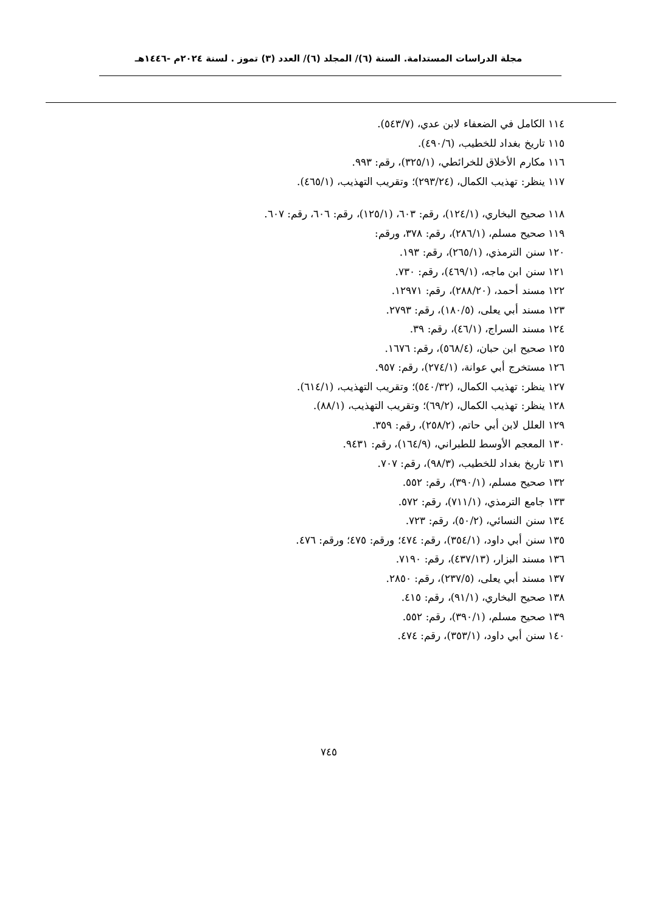مجلة الدراسات المستدامة. السنة (٦)/ المجلد (٦)/ العدد (٣) تموز . لسنة ٢٠٢٤م -١٤٤٦هـ
١١٤ الكامل في الضعفاء لابن عدي، (٥٤٣/٧).
١١٥ تاريخ بغداد للخطيب، (٤٩٠/٦).
١١٦ مكارم الأخلاق للخرائطي، (٣٢٥/١)، رقم: ٩٩٣.
١١٧ ينظر: تهذيب الكمال، (٢٩٣/٢٤)؛ وتقريب التهذيب، (٤٦٥/١).
١١٨ صحيح البخاري، (١٢٤/١)، رقم: ٦٠٣، (١٢٥/١)، رقم: ٦٠٦، رقم: ٦٠٧.
١١٩ صحيح مسلم، (٢٨٦/١)، رقم: ٣٧٨، ورقم:
١٢٠ سنن الترمذي، (٢٦٥/١)، رقم: ١٩٣.
١٢١ سنن ابن ماجه، (٤٦٩/١)، رقم: ٧٣٠.
١٢٢ مسند أحمد، (٢٨٨/٢٠)، رقم: ١٢٩٧١.
١٢٣ مسند أبي يعلى، (١٨٠/٥)، رقم: ٢٧٩٣.
١٢٤ مسند السراج، (٤٦/١)، رقم: ٣٩.
١٢٥ صحيح ابن حبان، (٥٦٨/٤)، رقم: ١٦٧٦.
١٢٦ مستخرج أبي عوانة، (٢٧٤/١)، رقم: ٩٥٧.
١٢٧ ينظر: تهذيب الكمال، (٥٤٠/٣٢)؛ وتقريب التهذيب، (٦١٤/١).
١٢٨ ينظر: تهذيب الكمال، (٦٩/٢)؛ وتقريب التهذيب، (٨٨/١).
١٢٩ العلل لابن أبي حاتم، (٢٥٨/٢)، رقم: ٣٥٩.
١٣٠ المعجم الأوسط للطبراني، (١٦٤/٩)، رقم: ٩٤٣١.
١٣١ تاريخ بغداد للخطيب، (٩٨/٣)، رقم: ٧٠٧.
١٣٢ صحيح مسلم، (٣٩٠/١)، رقم: ٥٥٢.
١٣٣ جامع الترمذي، (٧١١/١)، رقم: ٥٧٢.
١٣٤ سنن النسائي، (٥٠/٢)، رقم: ٧٢٣.
١٣٥ سنن أبي داود، (٣٥٤/١)، رقم: ٤٧٤؛ ورقم: ٤٧٥؛ ورقم: ٤٧٦.
١٣٦ مسند البزار، (٤٣٧/١٣)، رقم: ٧١٩٠.
١٣٧ مسند أبي يعلى، (٢٣٧/٥)، رقم: ٢٨٥٠.
١٣٨ صحيح البخاري، (٩١/١)، رقم: ٤١٥.
١٣٩ صحيح مسلم، (٣٩٠/١)، رقم: ٥٥٢.
١٤٠ سنن أبي داود، (٣٥٣/١)، رقم: ٤٧٤.
٧٤٥